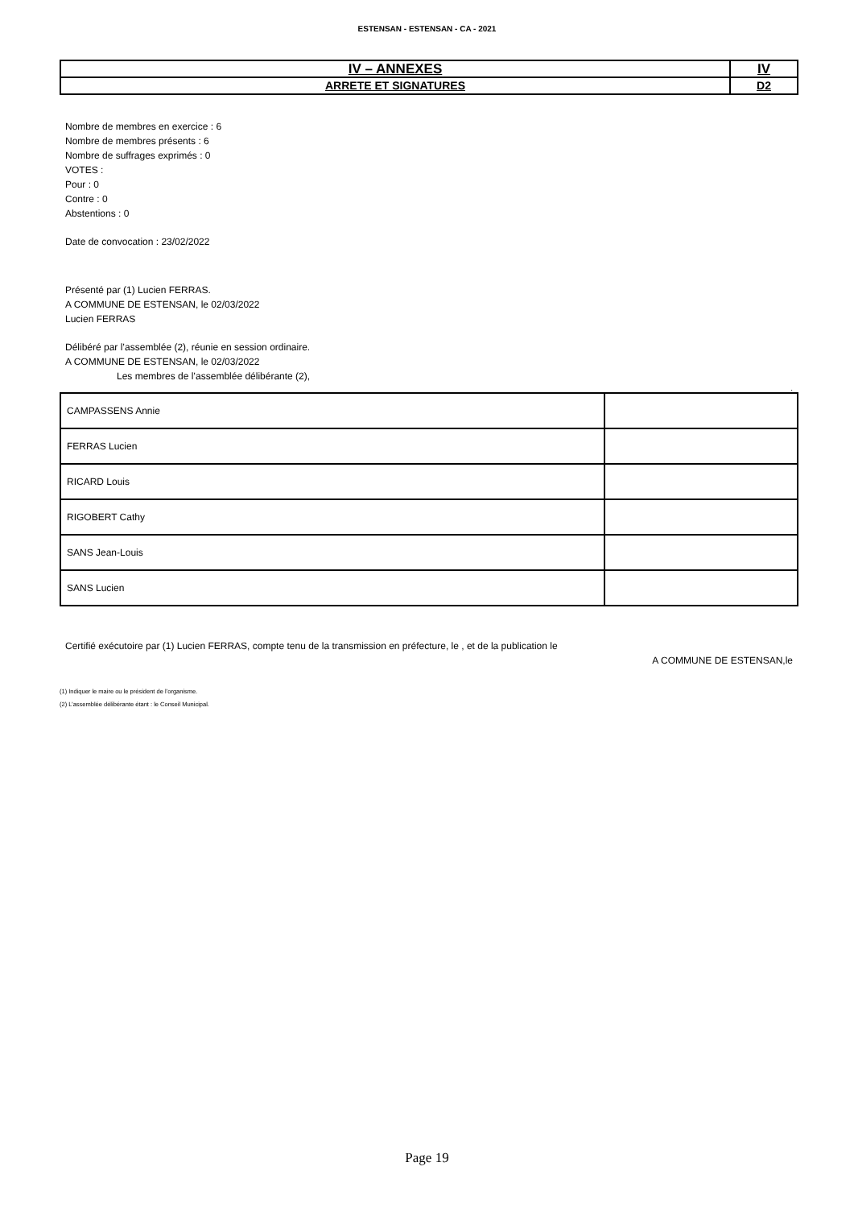ESTENSAN - ESTENSAN - CA - 2021
| IV – ANNEXES | IV |
| ARRETE ET SIGNATURES | D2 |
Nombre de membres en exercice : 6
Nombre de membres présents : 6
Nombre de suffrages exprimés : 0
VOTES :
Pour : 0
Contre : 0
Abstentions : 0
Date de convocation : 23/02/2022
Présenté par (1) Lucien FERRAS.
A COMMUNE DE ESTENSAN, le 02/03/2022
Lucien FERRAS
Délibéré par l’assemblée (2), réunie en session ordinaire.
A COMMUNE DE ESTENSAN, le 02/03/2022
Les membres de l’assemblée délibérante (2),
.
| CAMPASSENS Annie | |
| FERRAS Lucien | |
| RICARD Louis | |
| RIGOBERT Cathy | |
| SANS Jean-Louis | |
| SANS Lucien | |
Certifié exécutoire par (1) Lucien FERRAS, compte tenu de la transmission en préfecture, le , et de la publication le
A COMMUNE DE ESTENSAN,le
(1) Indiquer le maire ou le président de l’organisme.
(2) L’assemblée délibérante étant : le Conseil Municipal.
Page 19